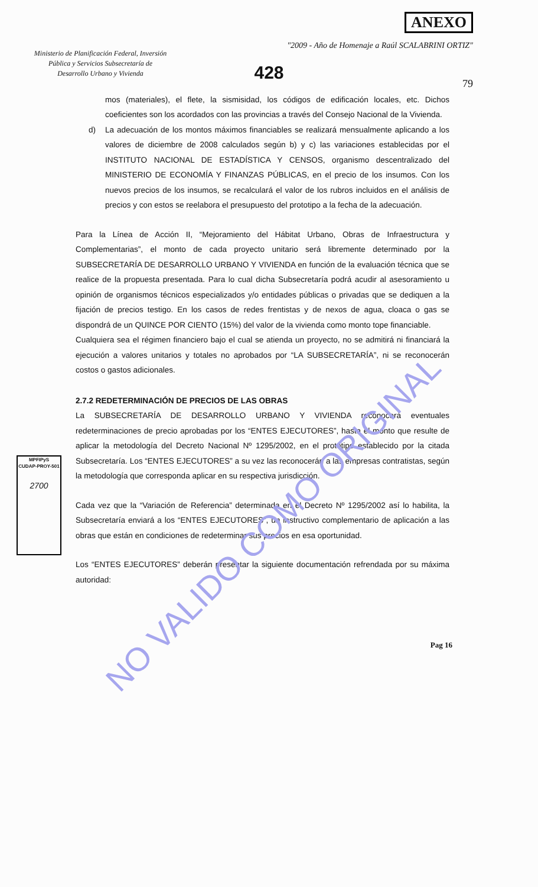Ministerio de Planificación Federal, Inversión Pública y Servicios Subsecretaría de Desarrollo Urbano y Vivienda
ANEXO
"2009 - Año de Homenaje a Raúl SCALABRINI ORTIZ"
79
428
mos (materiales), el flete, la sismisidad, los códigos de edificación locales, etc. Dichos coeficientes son los acordados con las provincias a través del Consejo Nacional de la Vivienda.
d) La adecuación de los montos máximos financiables se realizará mensualmente aplicando a los valores de diciembre de 2008 calculados según b) y c) las variaciones establecidas por el INSTITUTO NACIONAL DE ESTADÍSTICA Y CENSOS, organismo descentralizado del MINISTERIO DE ECONOMÍA Y FINANZAS PÚBLICAS, en el precio de los insumos. Con los nuevos precios de los insumos, se recalculará el valor de los rubros incluidos en el análisis de precios y con estos se reelabora el presupuesto del prototipo a la fecha de la adecuación.
Para la Línea de Acción II, “Mejoramiento del Hábitat Urbano, Obras de Infraestructura y Complementarias”, el monto de cada proyecto unitario será libremente determinado por la SUBSECRETARÍA DE DESARROLLO URBANO Y VIVIENDA en función de la evaluación técnica que se realice de la propuesta presentada. Para lo cual dicha Subsecretaría podrá acudir al asesoramiento u opinión de organismos técnicos especializados y/o entidades públicas o privadas que se dediquen a la fijación de precios testigo. En los casos de redes frentistas y de nexos de agua, cloaca o gas se dispondrá de un QUINCE POR CIENTO (15%) del valor de la vivienda como monto tope financiable.
Cualquiera sea el régimen financiero bajo el cual se atienda un proyecto, no se admitirá ni financiará la ejecución a valores unitarios y totales no aprobados por “LA SUBSECRETARÍA”, ni se reconocerán costos o gastos adicionales.
2.7.2 REDETERMINACIÓN DE PRECIOS DE LAS OBRAS
La SUBSECRETARÍA DE DESARROLLO URBANO Y VIVIENDA reconocerá eventuales redeterminaciones de precio aprobadas por los “ENTES EJECUTORES”, hasta el monto que resulte de aplicar la metodología del Decreto Nacional Nº 1295/2002, en el prototipo establecido por la citada Subsecretaría. Los “ENTES EJECUTORES” a su vez las reconocerán a las empresas contratistas, según la metodología que corresponda aplicar en su respectiva jurisdicción.
Cada vez que la “Variación de Referencia” determinada en el Decreto Nº 1295/2002 así lo habilita, la Subsecretaría enviará a los “ENTES EJECUTORES”, un instructivo complementario de aplicación a las obras que están en condiciones de redeterminar sus precios en esa oportunidad.
Los “ENTES EJECUTORES” deberán presentar la siguiente documentación refrendada por su máxima autoridad:
Pag 16
MPFIPyS
CUDAP-PROY-501
2700
NO VALIDO COMO ORIGINAL